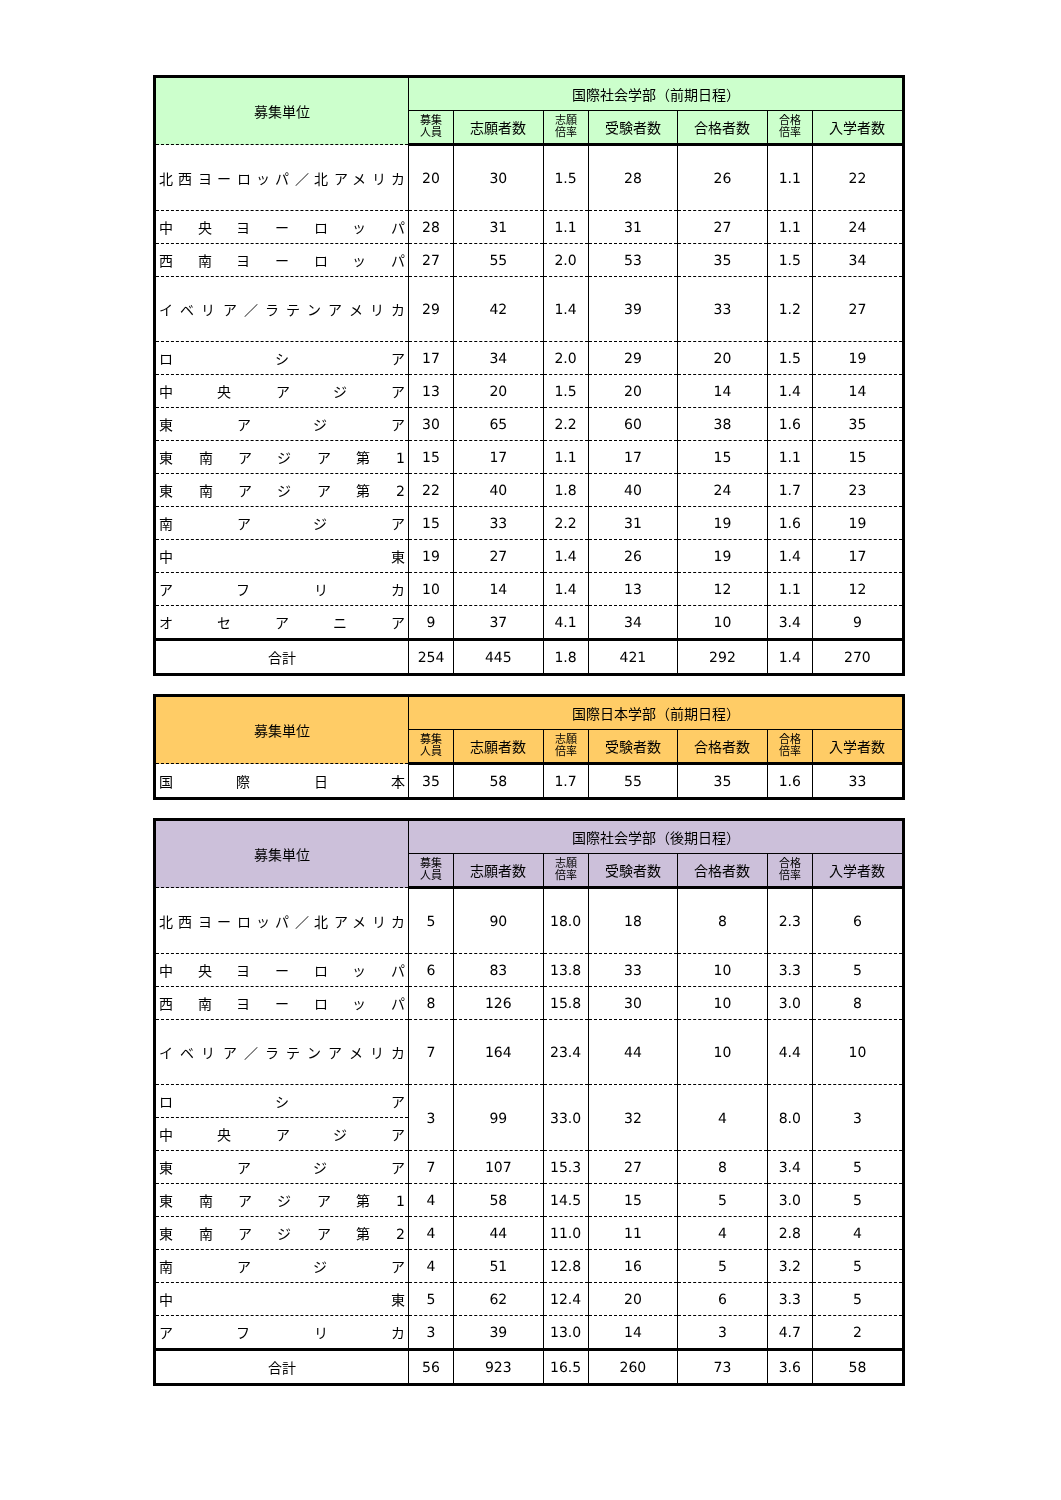| 募集単位 | 国際社会学部（前期日程） | | | | | | |
| --- | --- | --- | --- | --- | --- | --- | --- |
| | 募集 人員 | 志願者数 | 志願 倍率 | 受験者数 | 合格者数 | 合格 倍率 | 入学者数 |
| 北西ヨーロッパ／北アメリカ | 20 | 30 | 1.5 | 28 | 26 | 1.1 | 22 |
| 中央ヨーロッパ | 28 | 31 | 1.1 | 31 | 27 | 1.1 | 24 |
| 西南ヨーロッパ | 27 | 55 | 2.0 | 53 | 35 | 1.5 | 34 |
| イベリア／ラテンアメリカ | 29 | 42 | 1.4 | 39 | 33 | 1.2 | 27 |
| ロシア | 17 | 34 | 2.0 | 29 | 20 | 1.5 | 19 |
| 中央アジア | 13 | 20 | 1.5 | 20 | 14 | 1.4 | 14 |
| 東アジア | 30 | 65 | 2.2 | 60 | 38 | 1.6 | 35 |
| 東南アジア第1 | 15 | 17 | 1.1 | 17 | 15 | 1.1 | 15 |
| 東南アジア第2 | 22 | 40 | 1.8 | 40 | 24 | 1.7 | 23 |
| 南アジア | 15 | 33 | 2.2 | 31 | 19 | 1.6 | 19 |
| 中東 | 19 | 27 | 1.4 | 26 | 19 | 1.4 | 17 |
| アフリカ | 10 | 14 | 1.4 | 13 | 12 | 1.1 | 12 |
| オセアニア | 9 | 37 | 4.1 | 34 | 10 | 3.4 | 9 |
| 合計 | 254 | 445 | 1.8 | 421 | 292 | 1.4 | 270 |
| 募集単位 | 国際日本学部（前期日程） | | | | | | |
| --- | --- | --- | --- | --- | --- | --- | --- |
| | 募集 人員 | 志願者数 | 志願 倍率 | 受験者数 | 合格者数 | 合格 倍率 | 入学者数 |
| 国際日本 | 35 | 58 | 1.7 | 55 | 35 | 1.6 | 33 |
| 募集単位 | 国際社会学部（後期日程） | | | | | | |
| --- | --- | --- | --- | --- | --- | --- | --- |
| | 募集 人員 | 志願者数 | 志願 倍率 | 受験者数 | 合格者数 | 合格 倍率 | 入学者数 |
| 北西ヨーロッパ／北アメリカ | 5 | 90 | 18.0 | 18 | 8 | 2.3 | 6 |
| 中央ヨーロッパ | 6 | 83 | 13.8 | 33 | 10 | 3.3 | 5 |
| 西南ヨーロッパ | 8 | 126 | 15.8 | 30 | 10 | 3.0 | 8 |
| イベリア／ラテンアメリカ | 7 | 164 | 23.4 | 44 | 10 | 4.4 | 10 |
| ロシア | 3 | 99 | 33.0 | 32 | 4 | 8.0 | 3 |
| 中央アジア | | | | | | | |
| 東アジア | 7 | 107 | 15.3 | 27 | 8 | 3.4 | 5 |
| 東南アジア第1 | 4 | 58 | 14.5 | 15 | 5 | 3.0 | 5 |
| 東南アジア第2 | 4 | 44 | 11.0 | 11 | 4 | 2.8 | 4 |
| 南アジア | 4 | 51 | 12.8 | 16 | 5 | 3.2 | 5 |
| 中東 | 5 | 62 | 12.4 | 20 | 6 | 3.3 | 5 |
| アフリカ | 3 | 39 | 13.0 | 14 | 3 | 4.7 | 2 |
| 合計 | 56 | 923 | 16.5 | 260 | 73 | 3.6 | 58 |